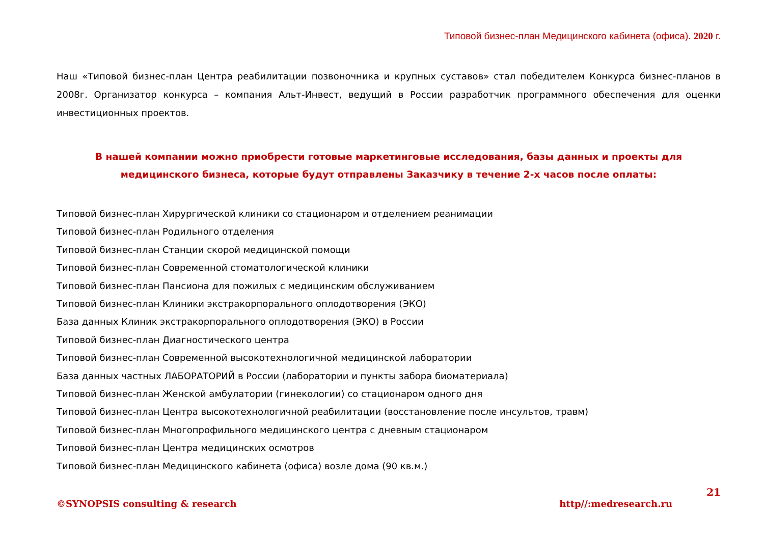Типовой бизнес-план Медицинского кабинета (офиса). 2020 г.
Наш «Типовой бизнес-план Центра реабилитации позвоночника и крупных суставов» стал победителем Конкурса бизнес-планов в 2008г. Организатор конкурса – компания Альт-Инвест, ведущий в России разработчик программного обеспечения для оценки инвестиционных проектов.
В нашей компании можно приобрести готовые маркетинговые исследования, базы данных и проекты для медицинского бизнеса, которые будут отправлены Заказчику в течение 2-х часов после оплаты:
Типовой бизнес-план Хирургической клиники со стационаром и отделением реанимации
Типовой бизнес-план Родильного отделения
Типовой бизнес-план Станции скорой медицинской помощи
Типовой бизнес-план Современной стоматологической клиники
Типовой бизнес-план Пансиона для пожилых с медицинским обслуживанием
Типовой бизнес-план Клиники экстракорпорального оплодотворения (ЭКО)
База данных Клиник экстракорпорального оплодотворения (ЭКО) в России
Типовой бизнес-план Диагностического центра
Типовой бизнес-план Современной высокотехнологичной медицинской лаборатории
База данных частных ЛАБОРАТОРИЙ в России (лаборатории и пункты забора биоматериала)
Типовой бизнес-план Женской амбулатории (гинекологии) со стационаром одного дня
Типовой бизнес-план Центра высокотехнологичной реабилитации (восстановление после инсультов, травм)
Типовой бизнес-план Многопрофильного медицинского центра с дневным стационаром
Типовой бизнес-план Центра медицинских осмотров
Типовой бизнес-план Медицинского кабинета (офиса) возле дома (90 кв.м.)
21
©SYNOPSIS consulting & research http//:medresearch.ru